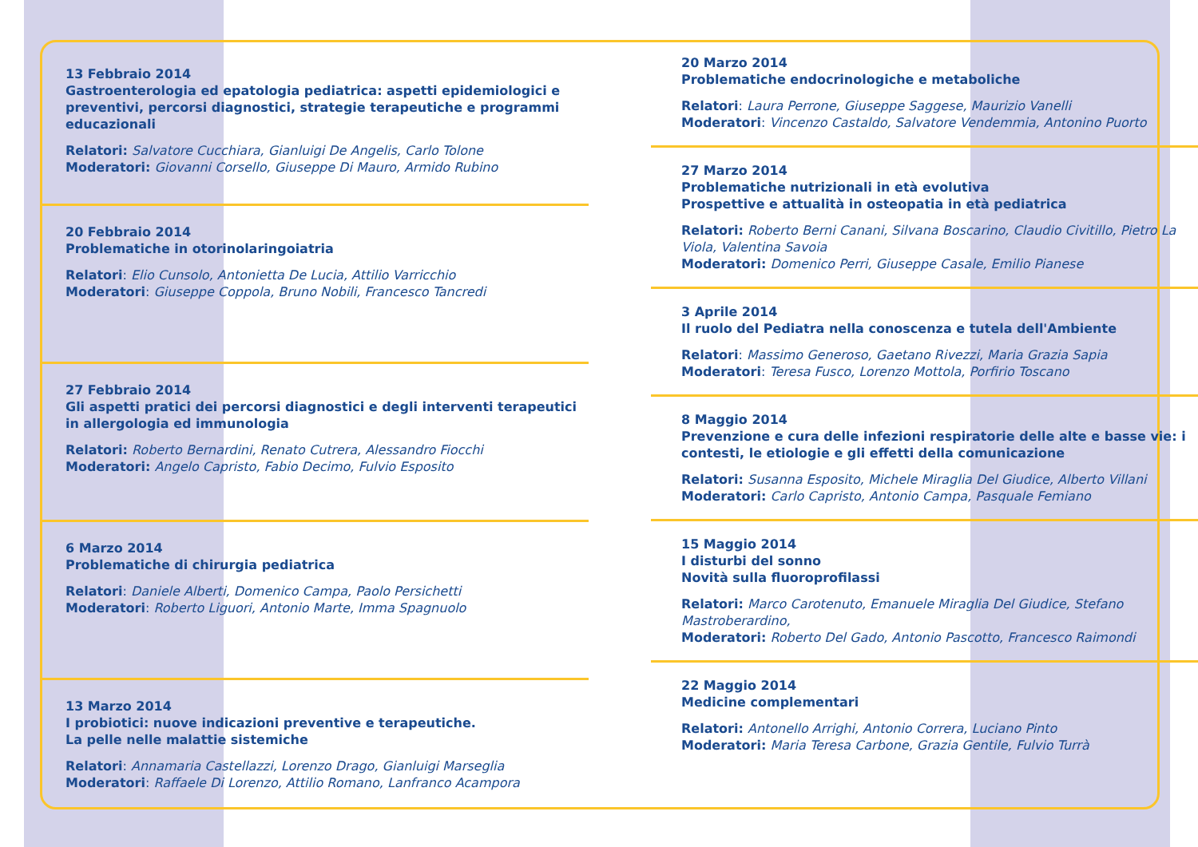13 Febbraio 2014
Gastroenterologia ed epatologia pediatrica: aspetti epidemiologici e preventivi, percorsi diagnostici, strategie terapeutiche e programmi educazionali
Relatori: Salvatore Cucchiara, Gianluigi De Angelis, Carlo Tolone
Moderatori: Giovanni Corsello, Giuseppe Di Mauro, Armido Rubino
20 Febbraio 2014
Problematiche in otorinolaringoiatria
Relatori: Elio Cunsolo, Antonietta De Lucia, Attilio Varricchio
Moderatori: Giuseppe Coppola, Bruno Nobili, Francesco Tancredi
27 Febbraio 2014
Gli aspetti pratici dei percorsi diagnostici e degli interventi terapeutici in allergologia ed immunologia
Relatori: Roberto Bernardini, Renato Cutrera, Alessandro Fiocchi
Moderatori: Angelo Capristo, Fabio Decimo, Fulvio Esposito
6 Marzo 2014
Problematiche di chirurgia pediatrica
Relatori: Daniele Alberti, Domenico Campa, Paolo Persichetti
Moderatori: Roberto Liguori, Antonio Marte, Imma Spagnuolo
13 Marzo 2014
I probiotici: nuove indicazioni preventive e terapeutiche.
La pelle nelle malattie sistemiche
Relatori: Annamaria Castellazzi, Lorenzo Drago, Gianluigi Marseglia
Moderatori: Raffaele Di Lorenzo, Attilio Romano, Lanfranco Acampora
20 Marzo 2014
Problematiche endocrinologiche e metaboliche
Relatori: Laura Perrone, Giuseppe Saggese, Maurizio Vanelli
Moderatori: Vincenzo Castaldo, Salvatore Vendemmia, Antonino Puorto
27 Marzo 2014
Problematiche nutrizionali in età evolutiva
Prospettive e attualità in osteopatia in età pediatrica
Relatori: Roberto Berni Canani, Silvana Boscarino, Claudio Civitillo, Pietro La Viola, Valentina Savoia
Moderatori: Domenico Perri, Giuseppe Casale, Emilio Pianese
3 Aprile 2014
Il ruolo del Pediatra nella conoscenza e tutela dell'Ambiente
Relatori: Massimo Generoso, Gaetano Rivezzi, Maria Grazia Sapia
Moderatori: Teresa Fusco, Lorenzo Mottola, Porfirio Toscano
8 Maggio 2014
Prevenzione e cura delle infezioni respiratorie delle alte e basse vie: i contesti, le etiologie e gli effetti della comunicazione
Relatori: Susanna Esposito, Michele Miraglia Del Giudice, Alberto Villani
Moderatori: Carlo Capristo, Antonio Campa, Pasquale Femiano
15 Maggio 2014
I disturbi del sonno
Novità sulla fluoroprofilassi
Relatori: Marco Carotenuto, Emanuele Miraglia Del Giudice, Stefano Mastroberardino,
Moderatori: Roberto Del Gado, Antonio Pascotto, Francesco Raimondi
22 Maggio 2014
Medicine complementari
Relatori: Antonello Arrighi, Antonio Correra, Luciano Pinto
Moderatori: Maria Teresa Carbone, Grazia Gentile, Fulvio Turrà